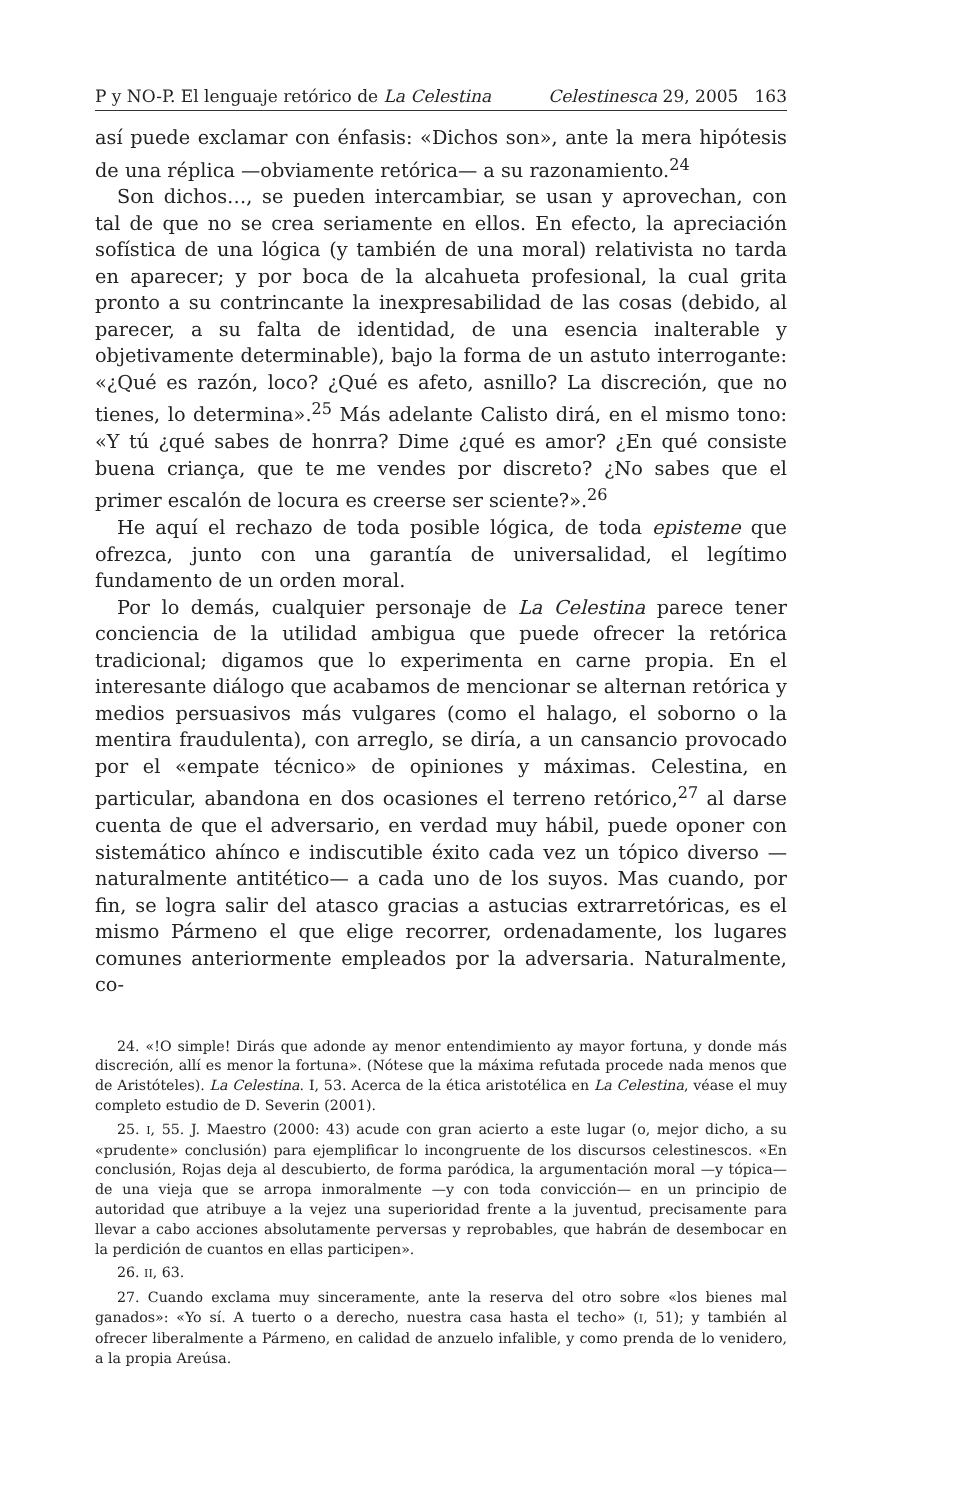P y NO-P. El lenguaje retórico de La Celestina Celestinesca 29, 2005 163
así puede exclamar con énfasis: «Dichos son», ante la mera hipótesis de una réplica —obviamente retórica— a su razonamiento.<sup>24</sup>
Son dichos…, se pueden intercambiar, se usan y aprovechan, con tal de que no se crea seriamente en ellos. En efecto, la apreciación sofística de una lógica (y también de una moral) relativista no tarda en aparecer; y por boca de la alcahueta profesional, la cual grita pronto a su contrincante la inexpresabilidad de las cosas (debido, al parecer, a su falta de identidad, de una esencia inalterable y objetivamente determinable), bajo la forma de un astuto interrogante: «¿Qué es razón, loco? ¿Qué es afeto, asnillo? La discreción, que no tienes, lo determina».<sup>25</sup> Más adelante Calisto dirá, en el mismo tono: «Y tú ¿qué sabes de honrra? Dime ¿qué es amor? ¿En qué consiste buena criança, que te me vendes por discreto? ¿No sabes que el primer escalón de locura es creerse ser sciente?».<sup>26</sup>
He aquí el rechazo de toda posible lógica, de toda episteme que ofrezca, junto con una garantía de universalidad, el legítimo fundamento de un orden moral.
Por lo demás, cualquier personaje de La Celestina parece tener conciencia de la utilidad ambigua que puede ofrecer la retórica tradicional; digamos que lo experimenta en carne propia. En el interesante diálogo que acabamos de mencionar se alternan retórica y medios persuasivos más vulgares (como el halago, el soborno o la mentira fraudulenta), con arreglo, se diría, a un cansancio provocado por el «empate técnico» de opiniones y máximas. Celestina, en particular, abandona en dos ocasiones el terreno retórico,<sup>27</sup> al darse cuenta de que el adversario, en verdad muy hábil, puede oponer con sistemático ahínco e indiscutible éxito cada vez un tópico diverso —naturalmente antitético— a cada uno de los suyos. Mas cuando, por fin, se logra salir del atasco gracias a astucias extrarretóricas, es el mismo Pármeno el que elige recorrer, ordenadamente, los lugares comunes anteriormente empleados por la adversaria. Naturalmente, co-
24. «!O simple! Dirás que adonde ay menor entendimiento ay mayor fortuna, y donde más discreción, allí es menor la fortuna». (Nótese que la máxima refutada procede nada menos que de Aristóteles). La Celestina. I, 53. Acerca de la ética aristotélica en La Celestina, véase el muy completo estudio de D. Severin (2001).
25. I, 55. J. Maestro (2000: 43) acude con gran acierto a este lugar (o, mejor dicho, a su «prudente» conclusión) para ejemplificar lo incongruente de los discursos celestinescos. «En conclusión, Rojas deja al descubierto, de forma paródica, la argumentación moral —y tópica— de una vieja que se arropa inmoralmente —y con toda convicción— en un principio de autoridad que atribuye a la vejez una superioridad frente a la juventud, precisamente para llevar a cabo acciones absolutamente perversas y reprobables, que habrán de desembocar en la perdición de cuantos en ellas participen».
26. II, 63.
27. Cuando exclama muy sinceramente, ante la reserva del otro sobre «los bienes mal ganados»: «Yo sí. A tuerto o a derecho, nuestra casa hasta el techo» (I, 51); y también al ofrecer liberalmente a Pármeno, en calidad de anzuelo infalible, y como prenda de lo venidero, a la propia Areúsa.